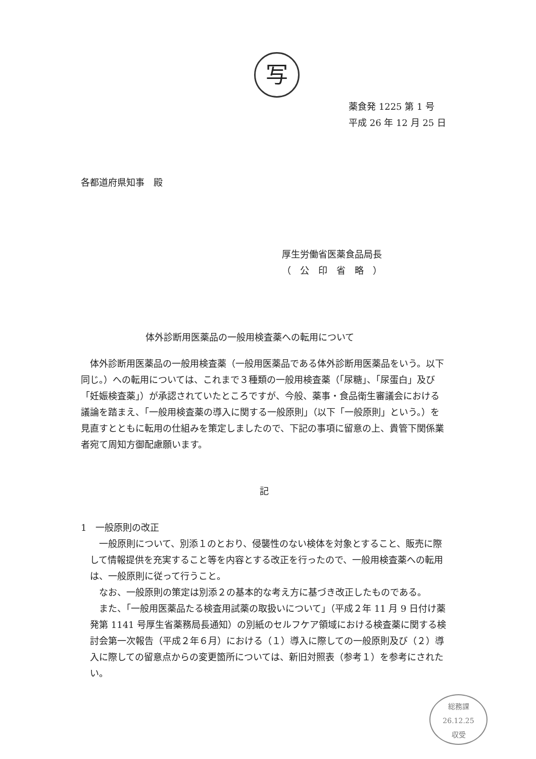写
薬食発 1225 第 1 号
平成 26 年 12 月 25 日
各都道府県知事　殿
厚生労働省医薬食品局長
（　公　印　省　略　）
体外診断用医薬品の一般用検査薬への転用について
体外診断用医薬品の一般用検査薬（一般用医薬品である体外診断用医薬品をいう。以下同じ。）への転用については、これまで３種類の一般用検査薬（「尿糖」、「尿蛋白」及び「妊娠検査薬」）が承認されていたところですが、今般、薬事・食品衛生審議会における議論を踏まえ、「一般用検査薬の導入に関する一般原則」（以下「一般原則」という。）を見直すとともに転用の仕組みを策定しましたので、下記の事項に留意の上、貴管下関係業者宛て周知方御配慮願います。
記
1　一般原則の改正
一般原則について、別添１のとおり、侵襲性のない検体を対象とすること、販売に際して情報提供を充実すること等を内容とする改正を行ったので、一般用検査薬への転用は、一般原則に従って行うこと。
なお、一般原則の策定は別添２の基本的な考え方に基づき改正したものである。
また、「一般用医薬品たる検査用試薬の取扱いについて」（平成２年 11 月 9 日付け薬発第 1141 号厚生省薬務局長通知）の別紙のセルフケア領域における検査薬に関する検討会第一次報告（平成２年６月）における（１）導入に際しての一般原則及び（２）導入に際しての留意点からの変更箇所については、新旧対照表（参考１）を参考にされたい。
総務課
26.12.25
収受